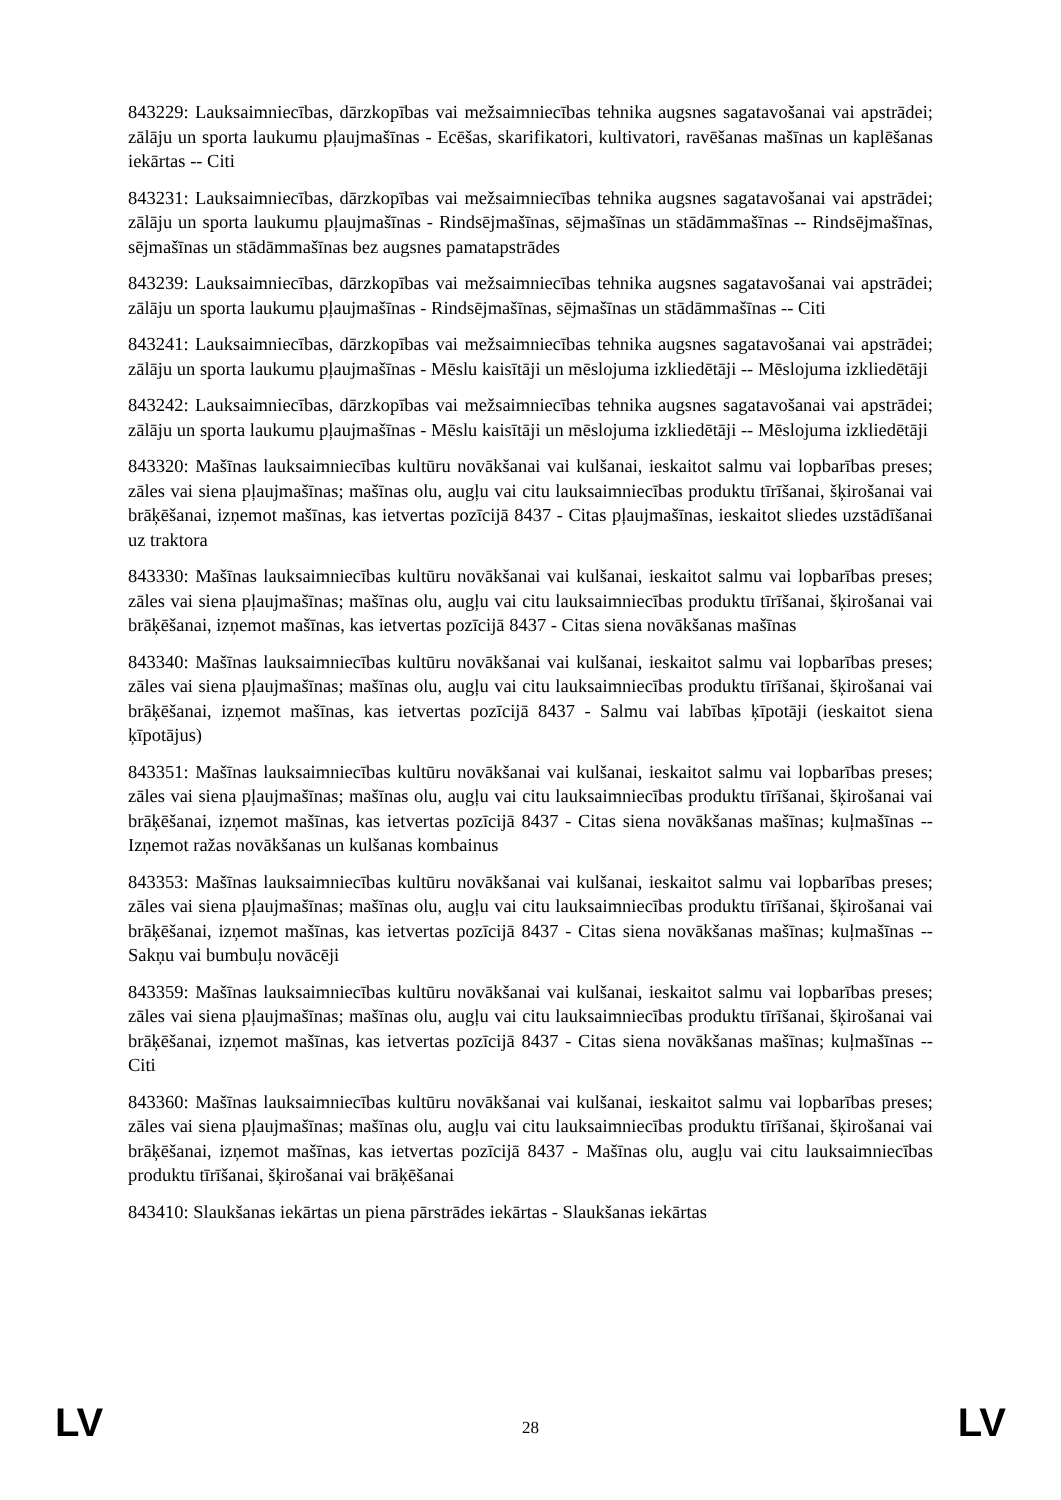843229: Lauksaimniecības, dārzkopības vai mežsaimniecības tehnika augsnes sagatavošanai vai apstrādei; zālāju un sporta laukumu pļaujmašīnas - Ecēšas, skarifikatori, kultivatori, ravēšanas mašīnas un kaplēšanas iekārtas -- Citi
843231: Lauksaimniecības, dārzkopības vai mežsaimniecības tehnika augsnes sagatavošanai vai apstrādei; zālāju un sporta laukumu pļaujmašīnas - Rindsējmašīnas, sējmašīnas un stādāmmašīnas -- Rindsējmašīnas, sējmašīnas un stādāmmašīnas bez augsnes pamatapstrādes
843239: Lauksaimniecības, dārzkopības vai mežsaimniecības tehnika augsnes sagatavošanai vai apstrādei; zālāju un sporta laukumu pļaujmašīnas - Rindsējmašīnas, sējmašīnas un stādāmmašīnas -- Citi
843241: Lauksaimniecības, dārzkopības vai mežsaimniecības tehnika augsnes sagatavošanai vai apstrādei; zālāju un sporta laukumu pļaujmašīnas - Mēslu kaisītāji un mēslojuma izkliedētāji -- Mēslojuma izkliedētāji
843242: Lauksaimniecības, dārzkopības vai mežsaimniecības tehnika augsnes sagatavošanai vai apstrādei; zālāju un sporta laukumu pļaujmašīnas - Mēslu kaisītāji un mēslojuma izkliedētāji -- Mēslojuma izkliedētāji
843320: Mašīnas lauksaimniecības kultūru novākšanai vai kulšanai, ieskaitot salmu vai lopbarības preses; zāles vai siena pļaujmašīnas; mašīnas olu, augļu vai citu lauksaimniecības produktu tīrīšanai, šķirošanai vai brāķēšanai, izņemot mašīnas, kas ietvertas pozīcijā 8437 - Citas pļaujmašīnas, ieskaitot sliedes uzstādīšanai uz traktora
843330: Mašīnas lauksaimniecības kultūru novākšanai vai kulšanai, ieskaitot salmu vai lopbarības preses; zāles vai siena pļaujmašīnas; mašīnas olu, augļu vai citu lauksaimniecības produktu tīrīšanai, šķirošanai vai brāķēšanai, izņemot mašīnas, kas ietvertas pozīcijā 8437 - Citas siena novākšanas mašīnas
843340: Mašīnas lauksaimniecības kultūru novākšanai vai kulšanai, ieskaitot salmu vai lopbarības preses; zāles vai siena pļaujmašīnas; mašīnas olu, augļu vai citu lauksaimniecības produktu tīrīšanai, šķirošanai vai brāķēšanai, izņemot mašīnas, kas ietvertas pozīcijā 8437 - Salmu vai labības ķīpotāji (ieskaitot siena ķīpotājus)
843351: Mašīnas lauksaimniecības kultūru novākšanai vai kulšanai, ieskaitot salmu vai lopbarības preses; zāles vai siena pļaujmašīnas; mašīnas olu, augļu vai citu lauksaimniecības produktu tīrīšanai, šķirošanai vai brāķēšanai, izņemot mašīnas, kas ietvertas pozīcijā 8437 - Citas siena novākšanas mašīnas; kuļmašīnas -- Izņemot ražas novākšanas un kulšanas kombainus
843353: Mašīnas lauksaimniecības kultūru novākšanai vai kulšanai, ieskaitot salmu vai lopbarības preses; zāles vai siena pļaujmašīnas; mašīnas olu, augļu vai citu lauksaimniecības produktu tīrīšanai, šķirošanai vai brāķēšanai, izņemot mašīnas, kas ietvertas pozīcijā 8437 - Citas siena novākšanas mašīnas; kuļmašīnas -- Sakņu vai bumbuļu novācēji
843359: Mašīnas lauksaimniecības kultūru novākšanai vai kulšanai, ieskaitot salmu vai lopbarības preses; zāles vai siena pļaujmašīnas; mašīnas olu, augļu vai citu lauksaimniecības produktu tīrīšanai, šķirošanai vai brāķēšanai, izņemot mašīnas, kas ietvertas pozīcijā 8437 - Citas siena novākšanas mašīnas; kuļmašīnas -- Citi
843360: Mašīnas lauksaimniecības kultūru novākšanai vai kulšanai, ieskaitot salmu vai lopbarības preses; zāles vai siena pļaujmašīnas; mašīnas olu, augļu vai citu lauksaimniecības produktu tīrīšanai, šķirošanai vai brāķēšanai, izņemot mašīnas, kas ietvertas pozīcijā 8437 - Mašīnas olu, augļu vai citu lauksaimniecības produktu tīrīšanai, šķirošanai vai brāķēšanai
843410: Slaukšanas iekārtas un piena pārstrādes iekārtas - Slaukšanas iekārtas
LV 28 LV